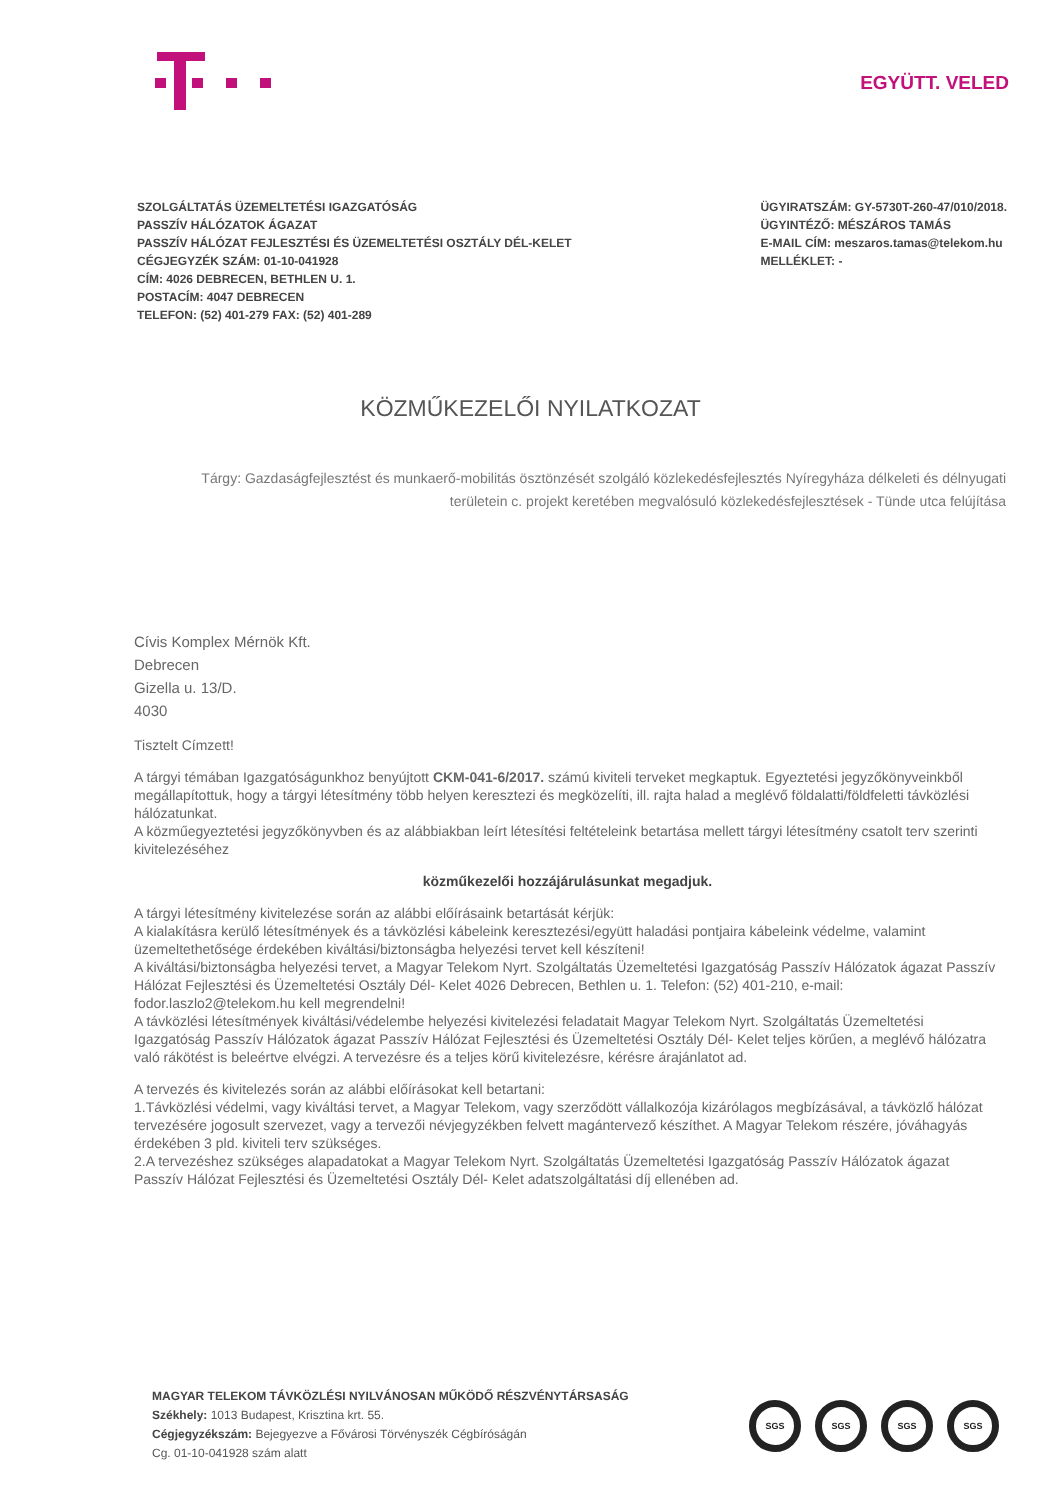EGYÜTT. VELED
SZOLGÁLTATÁS ÜZEMELTETÉSI IGAZGATÓSÁG
PASSZÍV HÁLÓZATOK ÁGAZAT
PASSZÍV HÁLÓZAT FEJLESZTÉSI ÉS ÜZEMELTETÉSI OSZTÁLY DÉL-KELET
CÉGJEGYZÉK SZÁM: 01-10-041928
CÍM: 4026 DEBRECEN, BETHLEN U. 1.
POSTACÍM: 4047 DEBRECEN
TELEFON: (52) 401-279 FAX: (52) 401-289
ÜGYIRATSZÁM: GY-5730T-260-47/010/2018.
ÜGYINTÉZŐ: MÉSZÁROS TAMÁS
E-MAIL CÍM: meszaros.tamas@telekom.hu
MELLÉKLET: -
KÖZMŰKEZELŐI NYILATKOZAT
Tárgy: Gazdaságfejlesztést és munkaerő-mobilitás ösztönzését szolgáló közlekedésfejlesztés Nyíregyháza délkeleti és délnyugati területein c. projekt keretében megvalósuló közlekedésfejlesztések - Tünde utca felújítása
Cívis Komplex Mérnök Kft.
Debrecen
Gizella u. 13/D.
4030
Tisztelt Címzett!
A tárgyi témában Igazgatóságunkhoz benyújtott CKM-041-6/2017. számú kiviteli terveket megkaptuk. Egyeztetési jegyzőkönyveinkből megállapítottuk, hogy a tárgyi létesítmény több helyen keresztezi és megközelíti, ill. rajta halad a meglévő földalatti/földfeletti távközlési hálózatunkat.
A közműegyeztetési jegyzőkönyvben és az alábbiakban leírt létesítési feltételeink betartása mellett tárgyi létesítmény csatolt terv szerinti kivitelezéséhez
közműkezelői hozzájárulásunkat megadjuk.
A tárgyi létesítmény kivitelezése során az alábbi előírásaink betartását kérjük:
A kialakításra kerülő létesítmények és a távközlési kábeleink keresztezési/együtt haladási pontjaira kábeleink védelme, valamint üzemeltethetősége érdekében kiváltási/biztonságba helyezési tervet kell készíteni!
A kiváltási/biztonságba helyezési tervet, a Magyar Telekom Nyrt. Szolgáltatás Üzemeltetési Igazgatóság Passzív Hálózatok ágazat Passzív Hálózat Fejlesztési és Üzemeltetési Osztály Dél- Kelet 4026 Debrecen, Bethlen u. 1. Telefon: (52) 401-210, e-mail: fodor.laszlo2@telekom.hu kell megrendelni!
A távközlési létesítmények kiváltási/védelembe helyezési kivitelezési feladatait Magyar Telekom Nyrt. Szolgáltatás Üzemeltetési Igazgatóság Passzív Hálózatok ágazat Passzív Hálózat Fejlesztési és Üzemeltetési Osztály Dél- Kelet teljes körűen, a meglévő hálózatra való rákötést is beleértve elvégzi. A tervezésre és a teljes körű kivitelezésre, kérésre árajánlatot ad.
A tervezés és kivitelezés során az alábbi előírásokat kell betartani:
1.Távközlési védelmi, vagy kiváltási tervet, a Magyar Telekom, vagy szerződött vállalkozója kizárólagos megbízásával, a távközlő hálózat tervezésére jogosult szervezet, vagy a tervezői névjegyzékben felvett magántervező készíthet. A Magyar Telekom részére, jóváhagyás érdekében 3 pld. kiviteli terv szükséges.
2.A tervezéshez szükséges alapadatokat a Magyar Telekom Nyrt. Szolgáltatás Üzemeltetési Igazgatóság Passzív Hálózatok ágazat Passzív Hálózat Fejlesztési és Üzemeltetési Osztály Dél- Kelet adatszolgáltatási díj ellenében ad.
MAGYAR TELEKOM TÁVKÖZLÉSI NYILVÁNOSAN MŰKÖDŐ RÉSZVÉNYTÁRSASÁG
Székhely: 1013 Budapest, Krisztina krt. 55.
Cégjegyzékszám: Bejegyezve a Fővárosi Törvényszék Cégbíróságán
Cg. 01-10-041928 szám alatt
SGS SGS SGS SGS